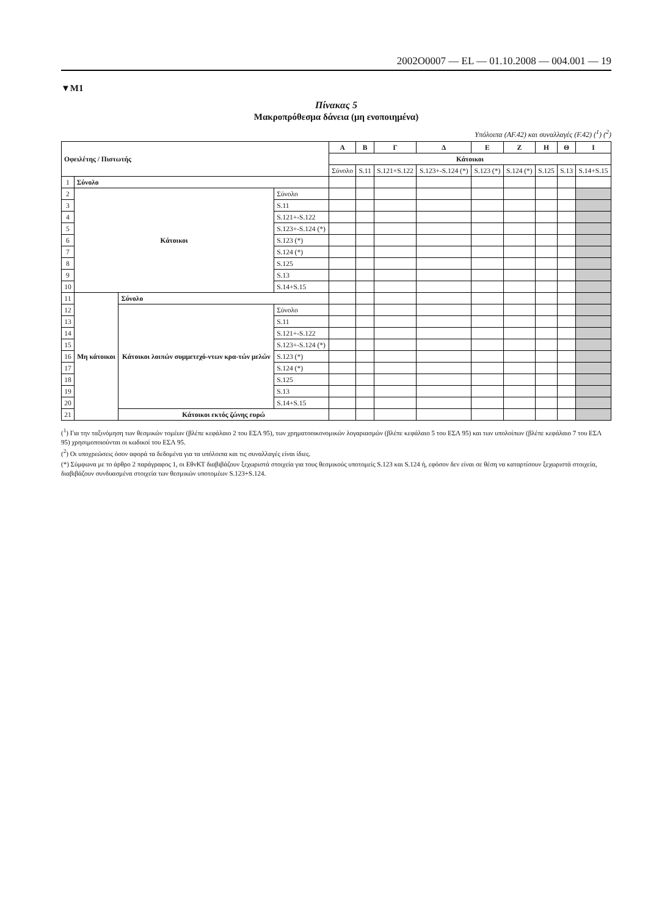2002O0007 — EL — 01.10.2008 — 004.001 — 19
▼M1
Πίνακας 5
Μακροπρόθεσμα δάνεια (μη ενοποιημένα)
Υπόλοιπα (AF.42) και συναλλαγές (F.42) (<sup>1</sup>) (<sup>2</sup>)
| Οφειλέτης / Πιστωτής | | | | Α | Β | Γ | Δ | Ε | Ζ | Η | Θ | Ι |
| --- | --- | --- | --- | --- | --- | --- | --- | --- | --- | --- | --- | --- |
| | | | | Κάτοικοι | | | | | | | | |
| | | | | Σύνολο | S.11 | S.121+S.122 | S.123+-S.124 (*) | S.123 (*) | S.124 (*) | S.125 | S.13 | S.14+S.15 |
| 1 | Σύνολο | | | | | | | | | | | |
| 2 | Κάτοικοι | | Σύνολο | | | | | | | | | |
| 3 | | | S.11 | | | | | | | | | |
| 4 | | | S.121+-S.122 | | | | | | | | | |
| 5 | | | S.123+-S.124 (*) | | | | | | | | | |
| 6 | | | S.123 (*) | | | | | | | | | |
| 7 | | | S.124 (*) | | | | | | | | | |
| 8 | | | S.125 | | | | | | | | | |
| 9 | | | S.13 | | | | | | | | | |
| 10 | | | S.14+S.15 | | | | | | | | | |
| 11 | Μη κάτοικοι | Σύνολο | | | | | | | | | | |
| 12 | | Κάτοικοι λοιπών συμμετεχό-ντων κρα-τών μελών | Σύνολο | | | | | | | | | |
| 13 | | | S.11 | | | | | | | | | |
| 14 | | | S.121+-S.122 | | | | | | | | | |
| 15 | | | S.123+-S.124 (*) | | | | | | | | | |
| 16 | | | S.123 (*) | | | | | | | | | |
| 17 | | | S.124 (*) | | | | | | | | | |
| 18 | | | S.125 | | | | | | | | | |
| 19 | | | S.13 | | | | | | | | | |
| 20 | | | S.14+S.15 | | | | | | | | | |
| 21 | | Κάτοικοι εκτός ζώνης ευρώ | | | | | | | | | | |
(<sup>1</sup>) Για την ταξινόμηση των θεσμικών τομέων (βλέπε κεφάλαιο 2 του ΕΣΛ 95), των χρηματοοικονομικών λογαριασμών (βλέπε κεφάλαιο 5 του ΕΣΛ 95) και των υπολοίπων (βλέπε κεφάλαιο 7 του ΕΣΛ 95) χρησιμοποιούνται οι κωδικοί του ΕΣΛ 95.
(<sup>2</sup>) Οι υποχρεώσεις όσον αφορά τα δεδομένα για τα υπόλοιπα και τις συναλλαγές είναι ίδιες.
(*) Σύμφωνα με το άρθρο 2 παράγραφος 1, οι ΕθνΚΤ διαβιβάζουν ξεχωριστά στοιχεία για τους θεσμικούς υποτομείς S.123 και S.124 ή, εφόσον δεν είναι σε θέση να καταρτίσουν ξεχωριστά στοιχεία, διαβιβάζουν συνδυασμένα στοιχεία των θεσμικών υποτομέων S.123+S.124.